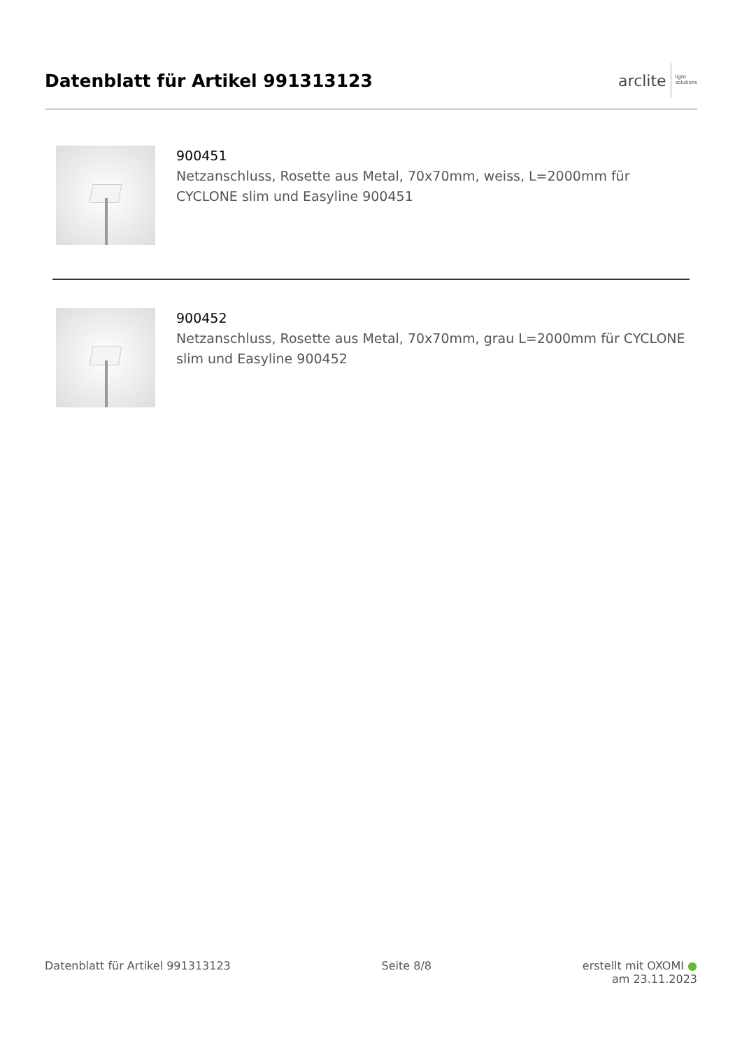Datenblatt für Artikel 991313123
arclite light
solutions
900451
Netzanschluss, Rosette aus Metal, 70x70mm, weiss, L=2000mm für CYCLONE slim und Easyline 900451
900452
Netzanschluss, Rosette aus Metal, 70x70mm, grau L=2000mm für CYCLONE slim und Easyline 900452
Datenblatt für Artikel 991313123 Seite 8/8 erstellt mit OXOMI ●
am 23.11.2023